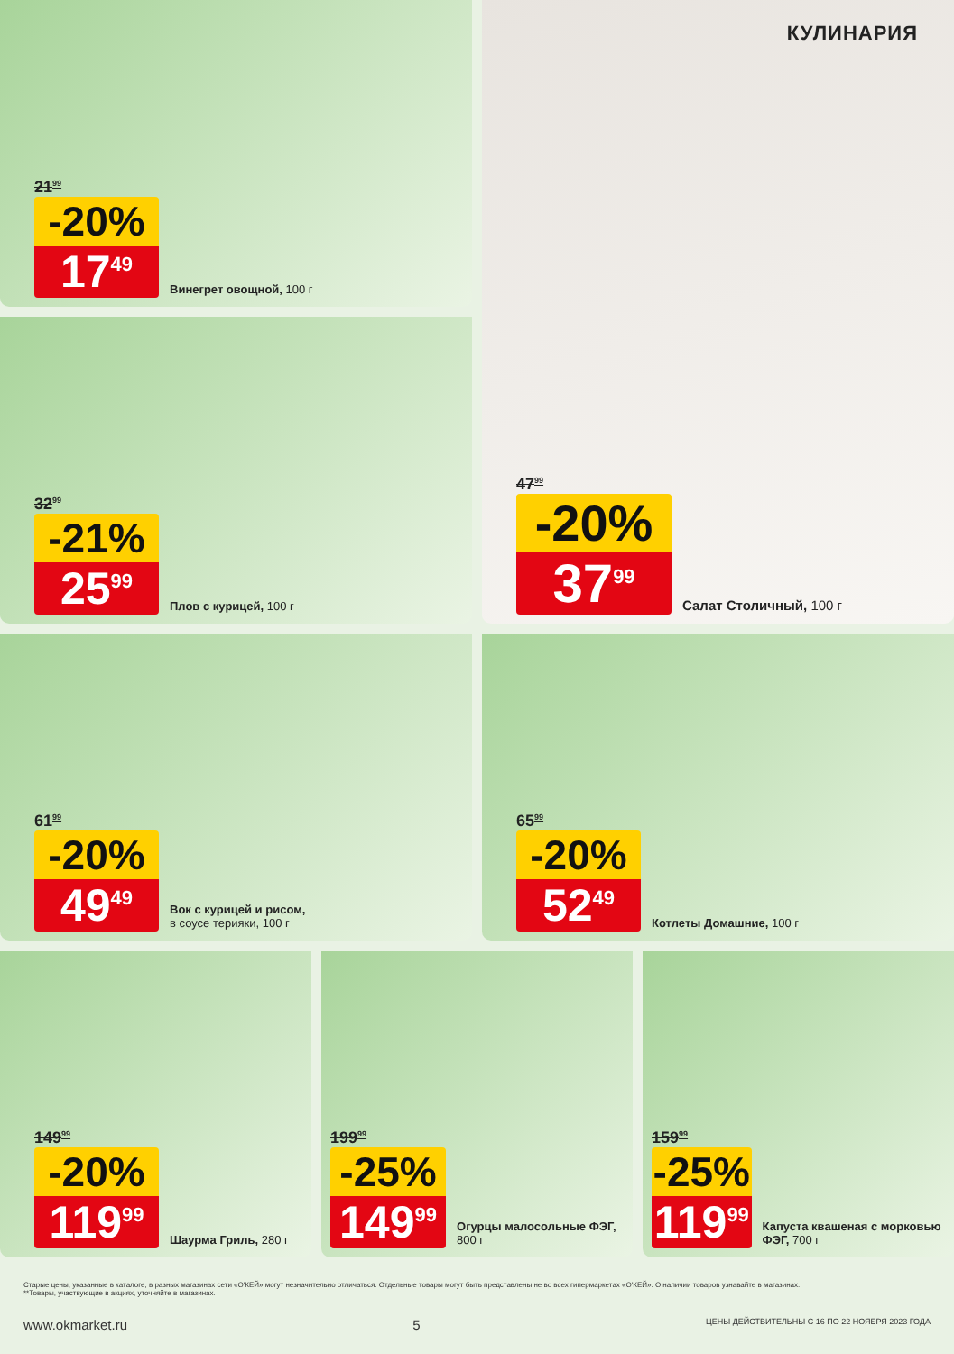21<sup>99</sup>
-20%
17<sup>49</sup>
Винегрет овощной, 100 г
КУЛИНАРИЯ
47<sup>99</sup>
-20%
37<sup>99</sup>
Салат Столичный, 100 г
32<sup>99</sup>
-21%
25<sup>99</sup>
Плов с курицей, 100 г
61<sup>99</sup>
-20%
49<sup>49</sup>
Вок с курицей и рисом,
в соусе терияки, 100 г
65<sup>99</sup>
-20%
52<sup>49</sup>
Котлеты Домашние, 100 г
149<sup>99</sup>
-20%
119<sup>99</sup>
Шаурма Гриль, 280 г
199<sup>99</sup>
-25%
149<sup>99</sup>
Огурцы малосольные ФЭГ, 800 г
159<sup>99</sup>
-25%
119<sup>99</sup>
Капуста квашеная с морковью ФЭГ, 700 г
Старые цены, указанные в каталоге, в разных магазинах сети «О'КЕЙ» могут незначительно отличаться. Отдельные товары могут быть представлены не во всех гипермаркетах «О'КЕЙ». О наличии товаров узнавайте в магазинах.
**Товары, участвующие в акциях, уточняйте в магазинах.
www.okmarket.ru 5 ЦЕНЫ ДЕЙСТВИТЕЛЬНЫ С 16 ПО 22 НОЯБРЯ 2023 ГОДА